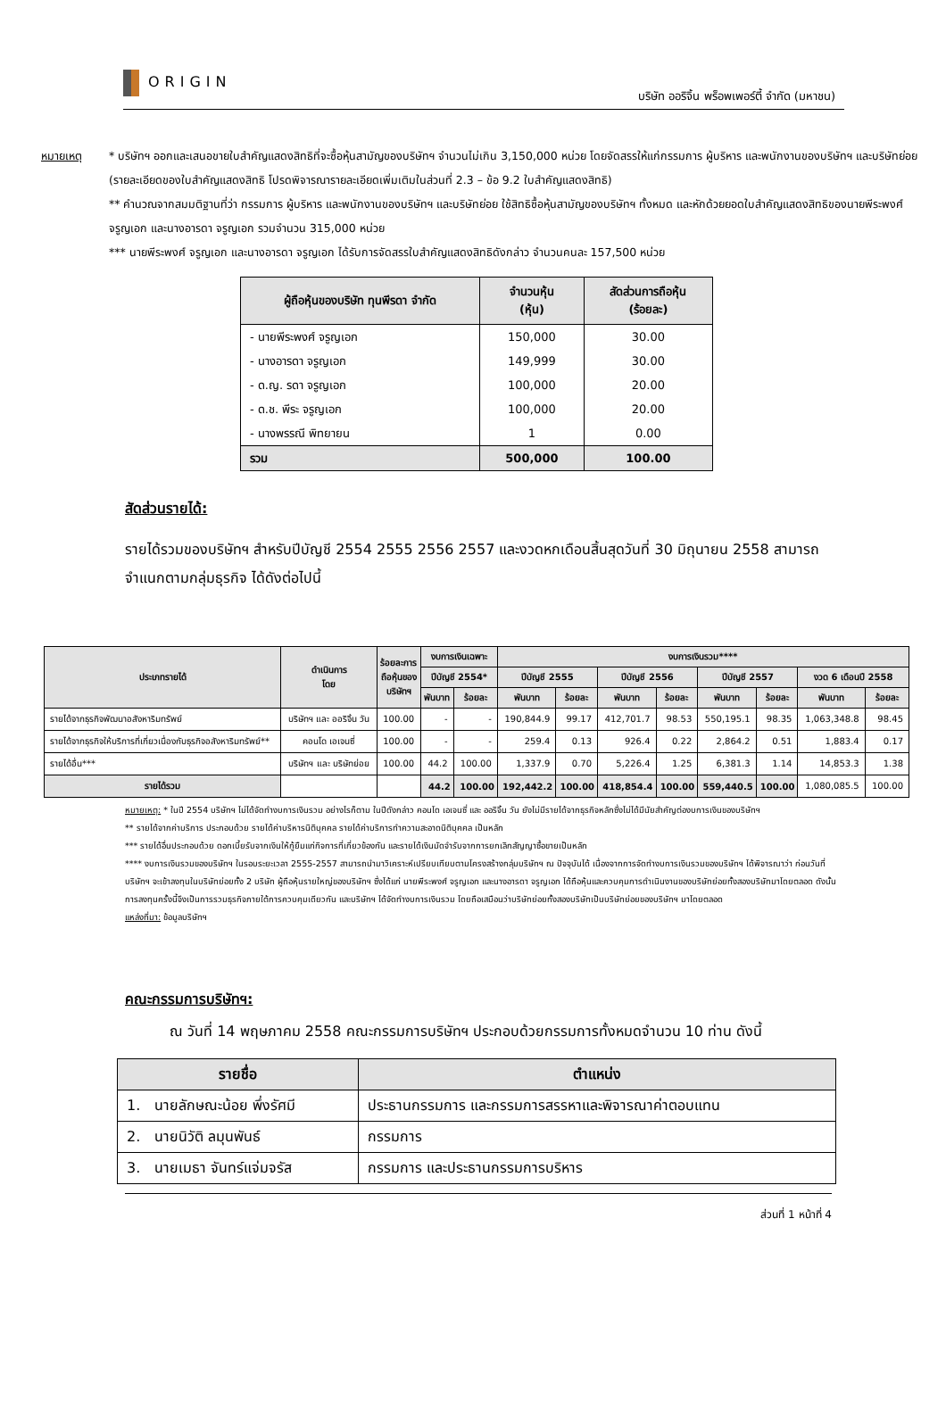ORIGIN
บริษัท ออริจิ้น พร็อพเพอร์ตี้ จำกัด (มหาชน)
หมายเหตุ * บริษัทฯ ออกและเสนอขายใบสำคัญแสดงสิทธิที่จะซื้อหุ้นสามัญของบริษัทฯ จำนวนไม่เกิน 3,150,000 หน่วย โดยจัดสรรให้แก่กรรมการ ผู้บริหาร และพนักงานของบริษัทฯ และบริษัทย่อย (รายละเอียดของใบสำคัญแสดงสิทธิ โปรดพิจารณารายละเอียดเพิ่มเติมในส่วนที่ 2.3 – ข้อ 9.2 ใบสำคัญแสดงสิทธิ)
** คำนวณจากสมมติฐานที่ว่า กรรมการ ผู้บริหาร และพนักงานของบริษัทฯ และบริษัทย่อย ใช้สิทธิซื้อหุ้นสามัญของบริษัทฯ ทั้งหมด และหักด้วยยอดใบสำคัญแสดงสิทธิของนายพีระพงศ์ จรูญเอก และนางอารดา จรูญเอก รวมจำนวน 315,000 หน่วย
*** นายพีระพงศ์ จรูญเอก และนางอารดา จรูญเอก ได้รับการจัดสรรใบสำคัญแสดงสิทธิดังกล่าว จำนวนคนละ 157,500 หน่วย
| ผู้ถือหุ้นของบริษัท ทุนพีรดา จำกัด | จำนวนหุ้น (หุ้น) | สัดส่วนการถือหุ้น (ร้อยละ) |
| --- | --- | --- |
| - นายพีระพงศ์ จรูญเอก | 150,000 | 30.00 |
| - นางอารดา จรูญเอก | 149,999 | 30.00 |
| - ด.ญ. รดา จรูญเอก | 100,000 | 20.00 |
| - ด.ช. พีระ จรูญเอก | 100,000 | 20.00 |
| - นางพรรณี พิทยายน | 1 | 0.00 |
| รวม | 500,000 | 100.00 |
สัดส่วนรายได้:
รายได้รวมของบริษัทฯ สำหรับปีบัญชี 2554 2555 2556 2557 และงวดหกเดือนสิ้นสุดวันที่ 30 มิถุนายน 2558 สามารถจำแนกตามกลุ่มธุรกิจ ได้ดังต่อไปนี้
| ประเภทรายได้ | ดำเนินการ โดย | ร้อยละการ ถือหุ้นของ บริษัทฯ | งบการเงินเฉพาะ | | งบการเงินรวม**** | | | | | | | |
| --- | --- | --- | --- | --- | --- | --- | --- | --- | --- | --- | --- | --- |
| | | | ปีบัญชี 2554* | | ปีบัญชี 2555 | | ปีบัญชี 2556 | | ปีบัญชี 2557 | | งวด 6 เดือนปี 2558 | |
| | | | พันบาท | ร้อยละ | พันบาท | ร้อยละ | พันบาท | ร้อยละ | พันบาท | ร้อยละ | พันบาท | ร้อยละ |
| รายได้จากธุรกิจพัฒนาอสังหาริมทรัพย์ | บริษัทฯ และ ออริจิ้น วัน | 100.00 | - | - | 190,844.9 | 99.17 | 412,701.7 | 98.53 | 550,195.1 | 98.35 | 1,063,348.8 | 98.45 |
| รายได้จากธุรกิจให้บริการที่เกี่ยวเนื่องกับธุรกิจอสังหาริมทรัพย์** | คอนโด เอเจนซี่ | 100.00 | - | - | 259.4 | 0.13 | 926.4 | 0.22 | 2,864.2 | 0.51 | 1,883.4 | 0.17 |
| รายได้อื่น*** | บริษัทฯ และ บริษัทย่อย | 100.00 | 44.2 | 100.00 | 1,337.9 | 0.70 | 5,226.4 | 1.25 | 6,381.3 | 1.14 | 14,853.3 | 1.38 |
| รายได้รวม | | | 44.2 | 100.00 | 192,442.2 | 100.00 | 418,854.4 | 100.00 | 559,440.5 | 100.00 | 1,080,085.5 | 100.00 |
หมายเหตุ: * ในปี 2554 บริษัทฯ ไม่ได้จัดทำงบการเงินรวม อย่างไรก็ตาม ในปีดังกล่าว คอนโด เอเจนซี่ และ ออริจิ้น วัน ยังไม่มีรายได้จากธุรกิจหลักซึ่งไม่ได้มีนัยสำคัญต่องบการเงินของบริษัทฯ
** รายได้จากค่าบริการ ประกอบด้วย รายได้ค่าบริหารนิติบุคคล รายได้ค่าบริการทำความสะอาดนิติบุคคล เป็นหลัก
*** รายได้อื่นประกอบด้วย ดอกเบี้ยรับจากเงินให้กู้ยืมแก่กิจการที่เกี่ยวข้องกัน และรายได้เงินมัดจำรับจากการยกเลิกสัญญาซื้อขายเป็นหลัก
**** งบการเงินรวมของบริษัทฯ ในรอบระยะเวลา 2555-2557 สามารถนำมาวิเคราะห์เปรียบเทียบตามโครงสร้างกลุ่มบริษัทฯ ณ ปัจจุบันได้ เนื่องจากการจัดทำงบการเงินรวมของบริษัทฯ ได้พิจารณาว่า ก่อนวันที่บริษัทฯ จะเข้าลงทุนในบริษัทย่อยทั้ง 2 บริษัท ผู้ถือหุ้นรายใหญ่ของบริษัทฯ ซึ่งได้แก่ นายพีระพงศ์ จรูญเอก และนางอารดา จรูญเอก ได้ถือหุ้นและควบคุมการดำเนินงานของบริษัทย่อยทั้งสองบริษัทมาโดยตลอด ดังนั้น การลงทุนครั้งนี้จึงเป็นการรวมธุรกิจภายใต้การควบคุมเดียวกัน และบริษัทฯ ได้จัดทำงบการเงินรวม โดยถือเสมือนว่าบริษัทย่อยทั้งสองบริษัทเป็นบริษัทย่อยของบริษัทฯ มาโดยตลอด
แหล่งที่มา: ข้อมูลบริษัทฯ
คณะกรรมการบริษัทฯ:
ณ วันที่ 14 พฤษภาคม 2558 คณะกรรมการบริษัทฯ ประกอบด้วยกรรมการทั้งหมดจำนวน 10 ท่าน ดังนี้
| รายชื่อ | ตำแหน่ง |
| --- | --- |
| 1. นายลักษณะน้อย พึ่งรัศมี | ประธานกรรมการ และกรรมการสรรหาและพิจารณาค่าตอบแทน |
| 2. นายนิวัติ ลมุนพันธ์ | กรรมการ |
| 3. นายเมธา จันทร์แจ่มจรัส | กรรมการ และประธานกรรมการบริหาร |
ส่วนที่ 1 หน้าที่ 4